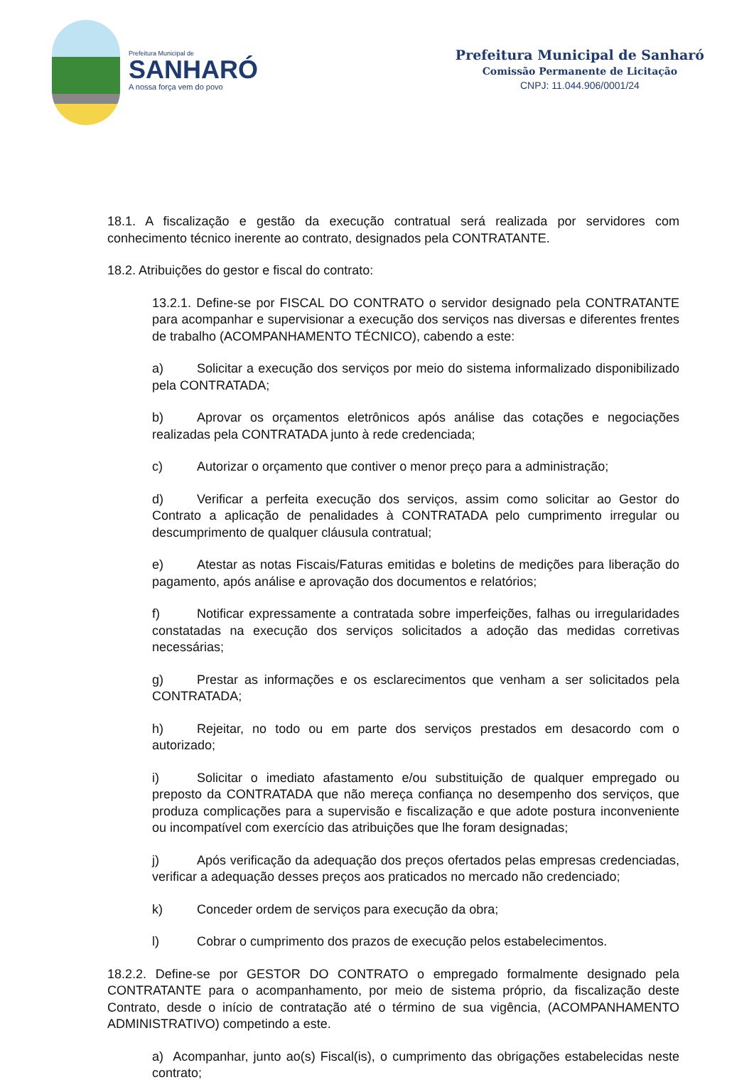Prefeitura Municipal de
SANHARÓ
A nossa força vem do povo
Prefeitura Municipal de Sanharó
Comissão Permanente de Licitação
CNPJ: 11.044.906/0001/24
18.1. A fiscalização e gestão da execução contratual será realizada por servidores com conhecimento técnico inerente ao contrato, designados pela CONTRATANTE.
18.2. Atribuições do gestor e fiscal do contrato:
13.2.1. Define-se por FISCAL DO CONTRATO o servidor designado pela CONTRATANTE para acompanhar e supervisionar a execução dos serviços nas diversas e diferentes frentes de trabalho (ACOMPANHAMENTO TÉCNICO), cabendo a este:
a) Solicitar a execução dos serviços por meio do sistema informalizado disponibilizado pela CONTRATADA;
b) Aprovar os orçamentos eletrônicos após análise das cotações e negociações realizadas pela CONTRATADA junto à rede credenciada;
c) Autorizar o orçamento que contiver o menor preço para a administração;
d) Verificar a perfeita execução dos serviços, assim como solicitar ao Gestor do Contrato a aplicação de penalidades à CONTRATADA pelo cumprimento irregular ou descumprimento de qualquer cláusula contratual;
e) Atestar as notas Fiscais/Faturas emitidas e boletins de medições para liberação do pagamento, após análise e aprovação dos documentos e relatórios;
f) Notificar expressamente a contratada sobre imperfeições, falhas ou irregularidades constatadas na execução dos serviços solicitados a adoção das medidas corretivas necessárias;
g) Prestar as informações e os esclarecimentos que venham a ser solicitados pela CONTRATADA;
h) Rejeitar, no todo ou em parte dos serviços prestados em desacordo com o autorizado;
i) Solicitar o imediato afastamento e/ou substituição de qualquer empregado ou preposto da CONTRATADA que não mereça confiança no desempenho dos serviços, que produza complicações para a supervisão e fiscalização e que adote postura inconveniente ou incompatível com exercício das atribuições que lhe foram designadas;
j) Após verificação da adequação dos preços ofertados pelas empresas credenciadas, verificar a adequação desses preços aos praticados no mercado não credenciado;
k) Conceder ordem de serviços para execução da obra;
l) Cobrar o cumprimento dos prazos de execução pelos estabelecimentos.
18.2.2. Define-se por GESTOR DO CONTRATO o empregado formalmente designado pela CONTRATANTE para o acompanhamento, por meio de sistema próprio, da fiscalização deste Contrato, desde o início de contratação até o término de sua vigência, (ACOMPANHAMENTO ADMINISTRATIVO) competindo a este.
a) Acompanhar, junto ao(s) Fiscal(is), o cumprimento das obrigações estabelecidas neste contrato;